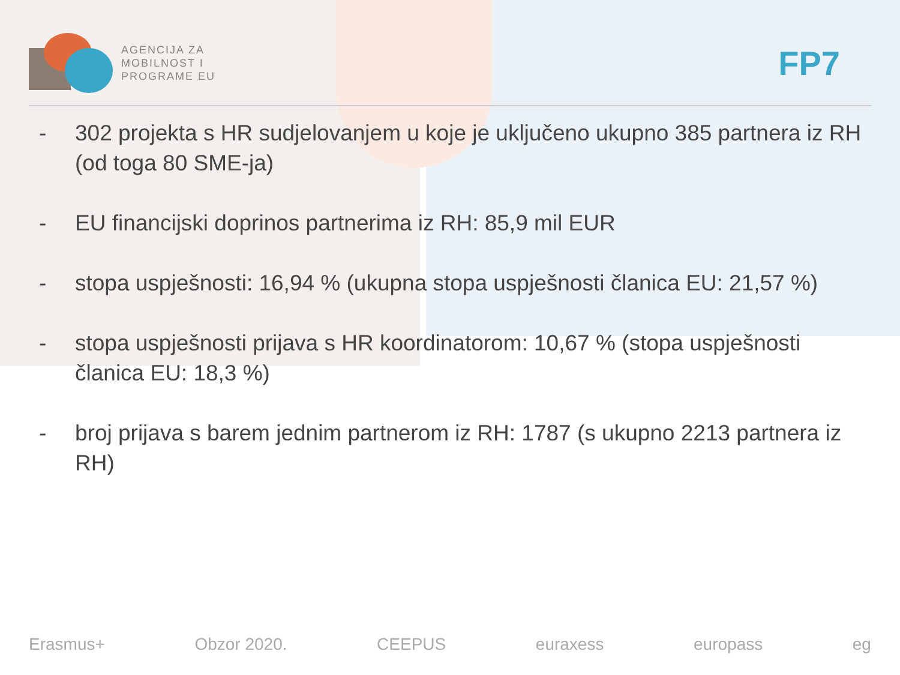AGENCIJA ZA
MOBILNOST I
PROGRAME EU
FP7
- 302 projekta s HR sudjelovanjem u koje je uključeno ukupno 385 partnera iz RH (od toga 80 SME-ja)
- EU financijski doprinos partnerima iz RH: 85,9 mil EUR
- stopa uspješnosti: 16,94 % (ukupna stopa uspješnosti članica EU: 21,57 %)
- stopa uspješnosti prijava s HR koordinatorom: 10,67 % (stopa uspješnosti članica EU: 18,3 %)
- broj prijava s barem jednim partnerom iz RH: 1787 (s ukupno 2213 partnera iz RH)
Erasmus+ Obzor 2020. CEEPUS euraxess europass eg